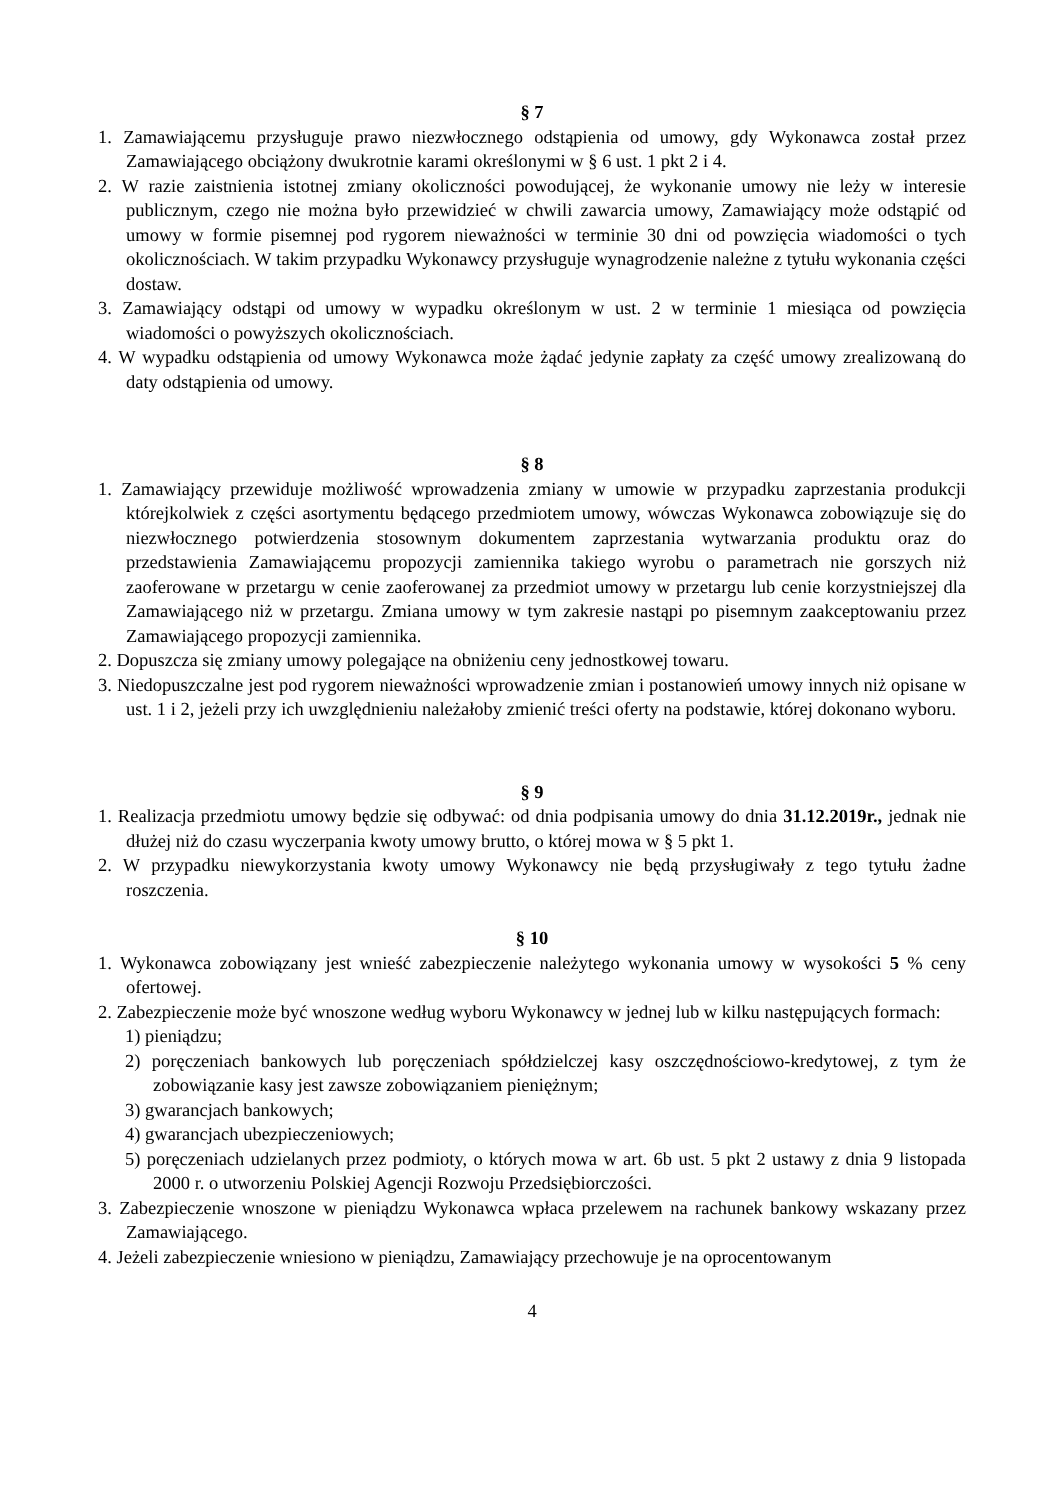§ 7
1. Zamawiającemu przysługuje prawo niezwłocznego odstąpienia od umowy, gdy Wykonawca został przez Zamawiającego obciążony dwukrotnie karami określonymi w § 6 ust. 1 pkt 2 i 4.
2. W razie zaistnienia istotnej zmiany okoliczności powodującej, że wykonanie umowy nie leży w interesie publicznym, czego nie można było przewidzieć w chwili zawarcia umowy, Zamawiający może odstąpić od umowy w formie pisemnej pod rygorem nieważności w terminie 30 dni od powzięcia wiadomości o tych okolicznościach. W takim przypadku Wykonawcy przysługuje wynagrodzenie należne z tytułu wykonania części dostaw.
3. Zamawiający odstąpi od umowy w wypadku określonym w ust. 2 w terminie 1 miesiąca od powzięcia wiadomości o powyższych okolicznościach.
4. W wypadku odstąpienia od umowy Wykonawca może żądać jedynie zapłaty za część umowy zrealizowaną do daty odstąpienia od umowy.
§ 8
1. Zamawiający przewiduje możliwość wprowadzenia zmiany w umowie w przypadku zaprzestania produkcji którejkolwiek z części asortymentu będącego przedmiotem umowy, wówczas Wykonawca zobowiązuje się do niezwłocznego potwierdzenia stosownym dokumentem zaprzestania wytwarzania produktu oraz do przedstawienia Zamawiającemu propozycji zamiennika takiego wyrobu o parametrach nie gorszych niż zaoferowane w przetargu w cenie zaoferowanej za przedmiot umowy w przetargu lub cenie korzystniejszej dla Zamawiającego niż w przetargu. Zmiana umowy w tym zakresie nastąpi po pisemnym zaakceptowaniu przez Zamawiającego propozycji zamiennika.
2. Dopuszcza się zmiany umowy polegające na obniżeniu ceny jednostkowej towaru.
3. Niedopuszczalne jest pod rygorem nieważności wprowadzenie zmian i postanowień umowy innych niż opisane w ust. 1 i 2, jeżeli przy ich uwzględnieniu należałoby zmienić treści oferty na podstawie, której dokonano wyboru.
§ 9
1. Realizacja przedmiotu umowy będzie się odbywać: od dnia podpisania umowy do dnia 31.12.2019r., jednak nie dłużej niż do czasu wyczerpania kwoty umowy brutto, o której mowa w § 5 pkt 1.
2. W przypadku niewykorzystania kwoty umowy Wykonawcy nie będą przysługiwały z tego tytułu żadne roszczenia.
§ 10
1. Wykonawca zobowiązany jest wnieść zabezpieczenie należytego wykonania umowy w wysokości 5 % ceny ofertowej.
2. Zabezpieczenie może być wnoszone według wyboru Wykonawcy w jednej lub w kilku następujących formach:
1) pieniądzu;
2) poręczeniach bankowych lub poręczeniach spółdzielczej kasy oszczędnościowo-kredytowej, z tym że zobowiązanie kasy jest zawsze zobowiązaniem pieniężnym;
3) gwarancjach bankowych;
4) gwarancjach ubezpieczeniowych;
5) poręczeniach udzielanych przez podmioty, o których mowa w art. 6b ust. 5 pkt 2 ustawy z dnia 9 listopada 2000 r. o utworzeniu Polskiej Agencji Rozwoju Przedsiębiorczości.
3. Zabezpieczenie wnoszone w pieniądzu Wykonawca wpłaca przelewem na rachunek bankowy wskazany przez Zamawiającego.
4. Jeżeli zabezpieczenie wniesiono w pieniądzu, Zamawiający przechowuje je na oprocentowanym
4